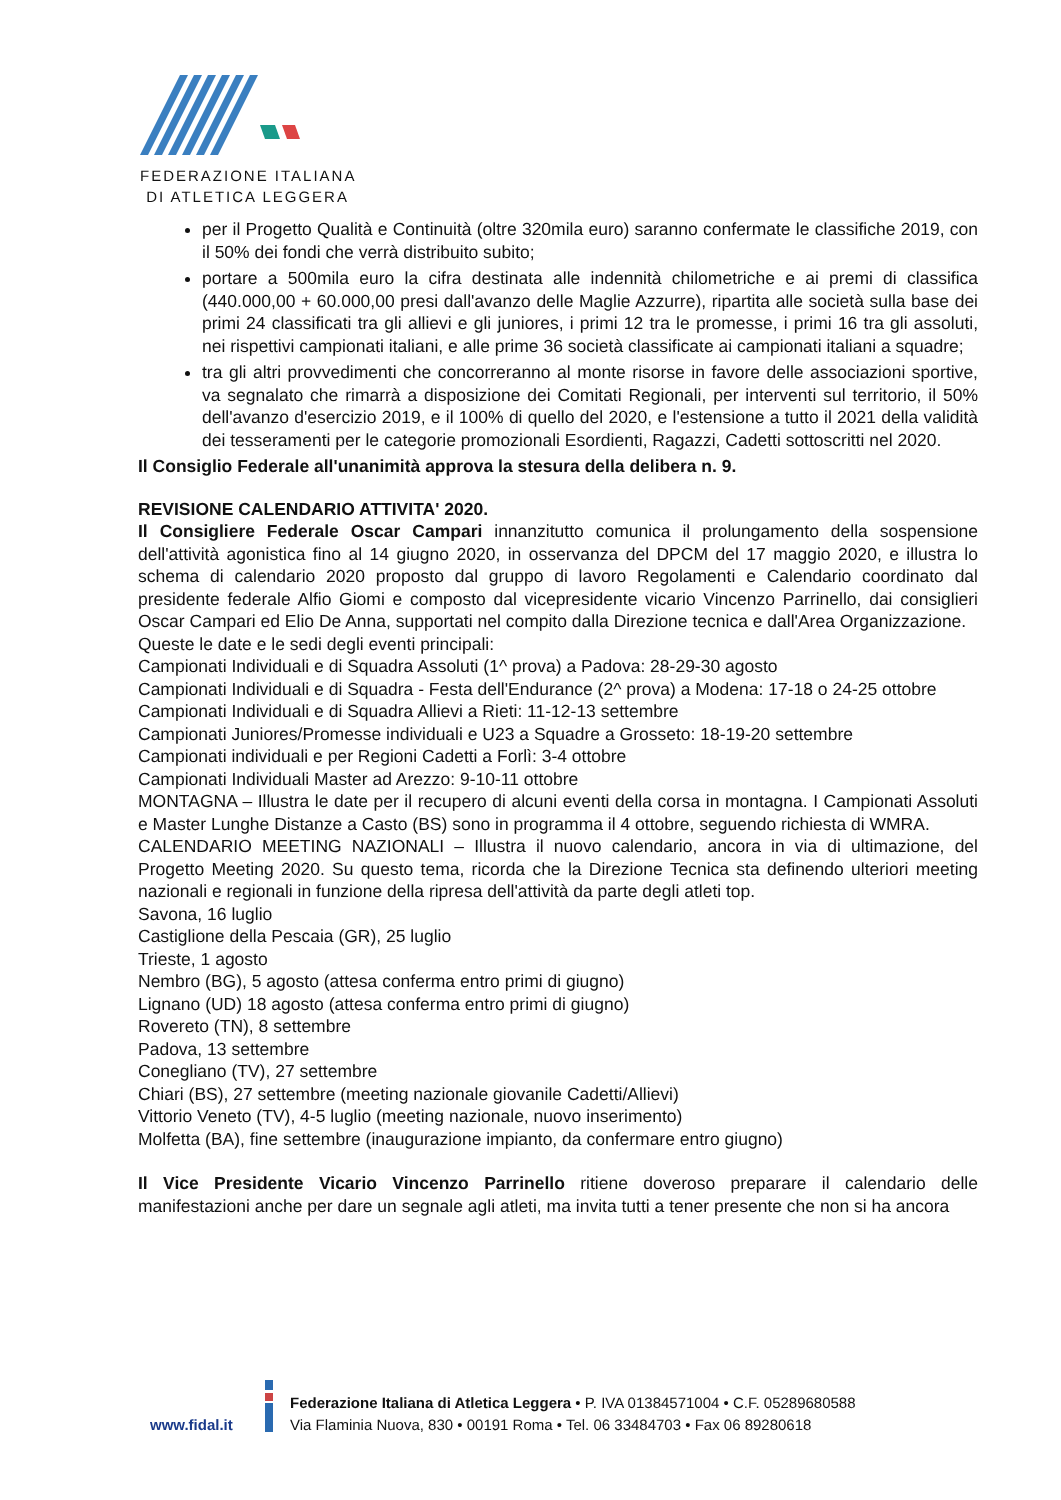FEDERAZIONE ITALIANA
DI ATLETICA LEGGERA
per il Progetto Qualità e Continuità (oltre 320mila euro) saranno confermate le classifiche 2019, con il 50% dei fondi che verrà distribuito subito;
portare a 500mila euro la cifra destinata alle indennità chilometriche e ai premi di classifica (440.000,00 + 60.000,00 presi dall'avanzo delle Maglie Azzurre), ripartita alle società sulla base dei primi 24 classificati tra gli allievi e gli juniores, i primi 12 tra le promesse, i primi 16 tra gli assoluti, nei rispettivi campionati italiani, e alle prime 36 società classificate ai campionati italiani a squadre;
tra gli altri provvedimenti che concorreranno al monte risorse in favore delle associazioni sportive, va segnalato che rimarrà a disposizione dei Comitati Regionali, per interventi sul territorio, il 50% dell'avanzo d'esercizio 2019, e il 100% di quello del 2020, e l'estensione a tutto il 2021 della validità dei tesseramenti per le categorie promozionali Esordienti, Ragazzi, Cadetti sottoscritti nel 2020.
Il Consiglio Federale all'unanimità approva la stesura della delibera n. 9.
REVISIONE CALENDARIO ATTIVITA' 2020.
Il Consigliere Federale Oscar Campari innanzitutto comunica il prolungamento della sospensione dell'attività agonistica fino al 14 giugno 2020, in osservanza del DPCM del 17 maggio 2020, e illustra lo schema di calendario 2020 proposto dal gruppo di lavoro Regolamenti e Calendario coordinato dal presidente federale Alfio Giomi e composto dal vicepresidente vicario Vincenzo Parrinello, dai consiglieri Oscar Campari ed Elio De Anna, supportati nel compito dalla Direzione tecnica e dall'Area Organizzazione.
Queste le date e le sedi degli eventi principali:
Campionati Individuali e di Squadra Assoluti (1^ prova) a Padova: 28-29-30 agosto
Campionati Individuali e di Squadra - Festa dell'Endurance (2^ prova) a Modena: 17-18 o 24-25 ottobre
Campionati Individuali e di Squadra Allievi a Rieti: 11-12-13 settembre
Campionati Juniores/Promesse individuali e U23 a Squadre a Grosseto: 18-19-20 settembre
Campionati individuali e per Regioni Cadetti a Forlì: 3-4 ottobre
Campionati Individuali Master ad Arezzo: 9-10-11 ottobre
MONTAGNA – Illustra le date per il recupero di alcuni eventi della corsa in montagna. I Campionati Assoluti e Master Lunghe Distanze a Casto (BS) sono in programma il 4 ottobre, seguendo richiesta di WMRA.
CALENDARIO MEETING NAZIONALI – Illustra il nuovo calendario, ancora in via di ultimazione, del Progetto Meeting 2020. Su questo tema, ricorda che la Direzione Tecnica sta definendo ulteriori meeting nazionali e regionali in funzione della ripresa dell'attività da parte degli atleti top.
Savona, 16 luglio
Castiglione della Pescaia (GR), 25 luglio
Trieste, 1 agosto
Nembro (BG), 5 agosto (attesa conferma entro primi di giugno)
Lignano (UD) 18 agosto (attesa conferma entro primi di giugno)
Rovereto (TN), 8 settembre
Padova, 13 settembre
Conegliano (TV), 27 settembre
Chiari (BS), 27 settembre (meeting nazionale giovanile Cadetti/Allievi)
Vittorio Veneto (TV), 4-5 luglio (meeting nazionale, nuovo inserimento)
Molfetta (BA), fine settembre (inaugurazione impianto, da confermare entro giugno)
Il Vice Presidente Vicario Vincenzo Parrinello ritiene doveroso preparare il calendario delle manifestazioni anche per dare un segnale agli atleti, ma invita tutti a tener presente che non si ha ancora
www.fidal.it
Federazione Italiana di Atletica Leggera • P. IVA 01384571004 • C.F. 05289680588
Via Flaminia Nuova, 830 • 00191 Roma • Tel. 06 33484703 • Fax 06 89280618